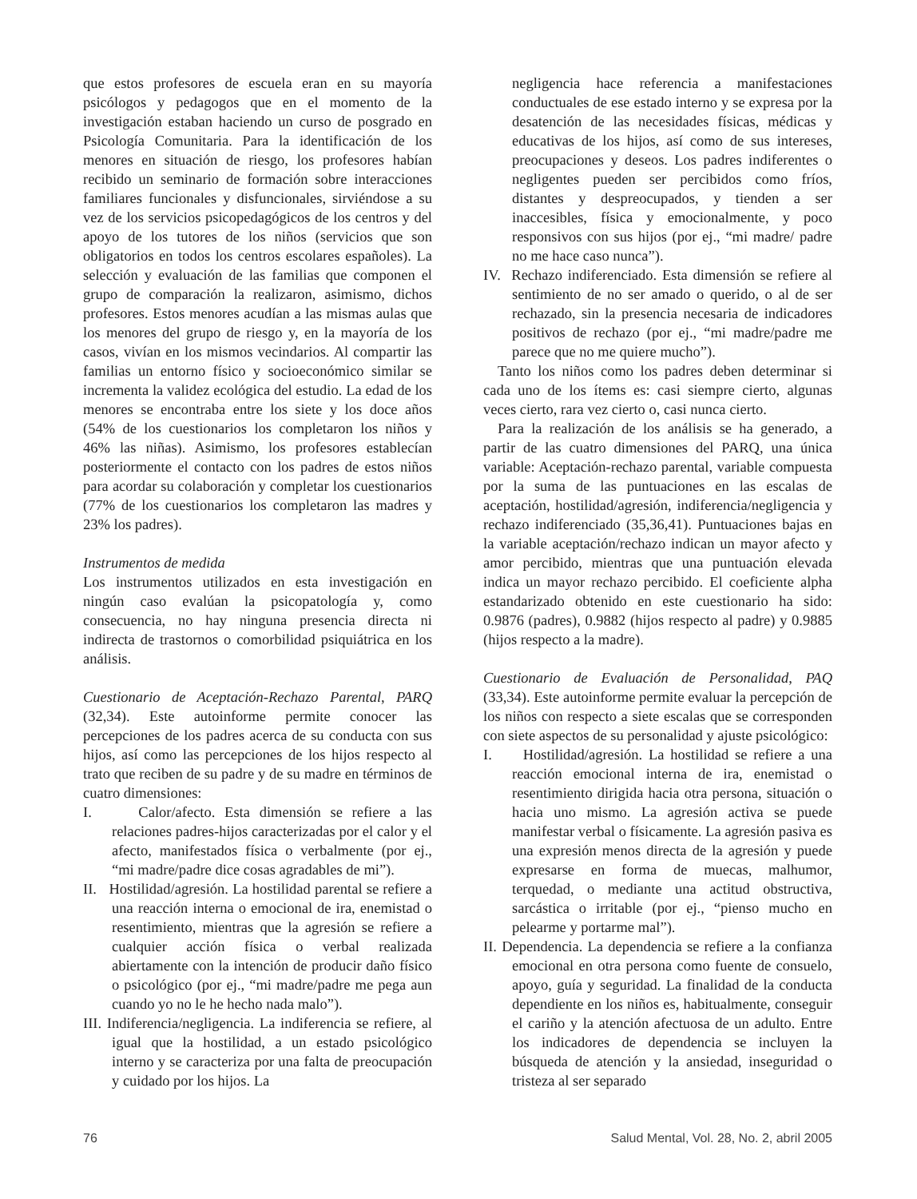que estos profesores de escuela eran en su mayoría psicólogos y pedagogos que en el momento de la investigación estaban haciendo un curso de posgrado en Psicología Comunitaria. Para la identificación de los menores en situación de riesgo, los profesores habían recibido un seminario de formación sobre interacciones familiares funcionales y disfuncionales, sirviéndose a su vez de los servicios psicopedagógicos de los centros y del apoyo de los tutores de los niños (servicios que son obligatorios en todos los centros escolares españoles). La selección y evaluación de las familias que componen el grupo de comparación la realizaron, asimismo, dichos profesores. Estos menores acudían a las mismas aulas que los menores del grupo de riesgo y, en la mayoría de los casos, vivían en los mismos vecindarios. Al compartir las familias un entorno físico y socioeconómico similar se incrementa la validez ecológica del estudio. La edad de los menores se encontraba entre los siete y los doce años (54% de los cuestionarios los completaron los niños y 46% las niñas). Asimismo, los profesores establecían posteriormente el contacto con los padres de estos niños para acordar su colaboración y completar los cuestionarios (77% de los cuestionarios los completaron las madres y 23% los padres).
Instrumentos de medida
Los instrumentos utilizados en esta investigación en ningún caso evalúan la psicopatología y, como consecuencia, no hay ninguna presencia directa ni indirecta de trastornos o comorbilidad psiquiátrica en los análisis.
Cuestionario de Aceptación-Rechazo Parental, PARQ (32,34). Este autoinforme permite conocer las percepciones de los padres acerca de su conducta con sus hijos, así como las percepciones de los hijos respecto al trato que reciben de su padre y de su madre en términos de cuatro dimensiones:
I. Calor/afecto. Esta dimensión se refiere a las relaciones padres-hijos caracterizadas por el calor y el afecto, manifestados física o verbalmente (por ej., “mi madre/padre dice cosas agradables de mi”).
II. Hostilidad/agresión. La hostilidad parental se refiere a una reacción interna o emocional de ira, enemistad o resentimiento, mientras que la agresión se refiere a cualquier acción física o verbal realizada abiertamente con la intención de producir daño físico o psicológico (por ej., “mi madre/padre me pega aun cuando yo no le he hecho nada malo”).
III. Indiferencia/negligencia. La indiferencia se refiere, al igual que la hostilidad, a un estado psicológico interno y se caracteriza por una falta de preocupación y cuidado por los hijos. La
negligencia hace referencia a manifestaciones conductuales de ese estado interno y se expresa por la desatención de las necesidades físicas, médicas y educativas de los hijos, así como de sus intereses, preocupaciones y deseos. Los padres indiferentes o negligentes pueden ser percibidos como fríos, distantes y despreocupados, y tienden a ser inaccesibles, física y emocionalmente, y poco responsivos con sus hijos (por ej., “mi madre/ padre no me hace caso nunca”).
IV. Rechazo indiferenciado. Esta dimensión se refiere al sentimiento de no ser amado o querido, o al de ser rechazado, sin la presencia necesaria de indicadores positivos de rechazo (por ej., “mi madre/padre me parece que no me quiere mucho”).
Tanto los niños como los padres deben determinar si cada uno de los ítems es: casi siempre cierto, algunas veces cierto, rara vez cierto o, casi nunca cierto.
Para la realización de los análisis se ha generado, a partir de las cuatro dimensiones del PARQ, una única variable: Aceptación-rechazo parental, variable compuesta por la suma de las puntuaciones en las escalas de aceptación, hostilidad/agresión, indiferencia/negligencia y rechazo indiferenciado (35,36,41). Puntuaciones bajas en la variable aceptación/rechazo indican un mayor afecto y amor percibido, mientras que una puntuación elevada indica un mayor rechazo percibido. El coeficiente alpha estandarizado obtenido en este cuestionario ha sido: 0.9876 (padres), 0.9882 (hijos respecto al padre) y 0.9885 (hijos respecto a la madre).
Cuestionario de Evaluación de Personalidad, PAQ (33,34). Este autoinforme permite evaluar la percepción de los niños con respecto a siete escalas que se corresponden con siete aspectos de su personalidad y ajuste psicológico:
I. Hostilidad/agresión. La hostilidad se refiere a una reacción emocional interna de ira, enemistad o resentimiento dirigida hacia otra persona, situación o hacia uno mismo. La agresión activa se puede manifestar verbal o físicamente. La agresión pasiva es una expresión menos directa de la agresión y puede expresarse en forma de muecas, malhumor, terquedad, o mediante una actitud obstructiva, sarcástica o irritable (por ej., “pienso mucho en pelearme y portarme mal”).
II. Dependencia. La dependencia se refiere a la confianza emocional en otra persona como fuente de consuelo, apoyo, guía y seguridad. La finalidad de la conducta dependiente en los niños es, habitualmente, conseguir el cariño y la atención afectuosa de un adulto. Entre los indicadores de dependencia se incluyen la búsqueda de atención y la ansiedad, inseguridad o tristeza al ser separado
76 Salud Mental, Vol. 28, No. 2, abril 2005